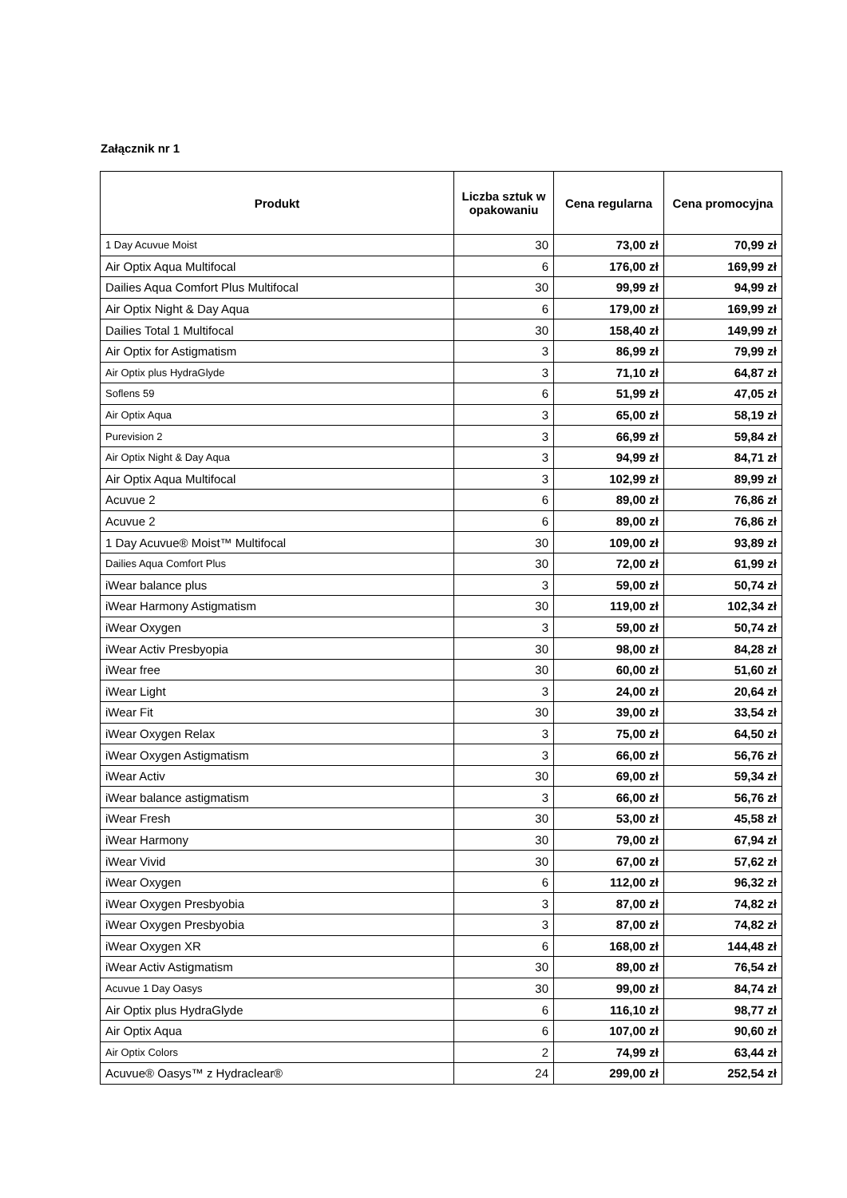Załącznik nr 1
| Produkt | Liczba sztuk w opakowaniu | Cena regularna | Cena promocyjna |
| --- | --- | --- | --- |
| 1 Day Acuvue Moist | 30 | 73,00 zł | 70,99 zł |
| Air Optix Aqua Multifocal | 6 | 176,00 zł | 169,99 zł |
| Dailies Aqua Comfort Plus Multifocal | 30 | 99,99 zł | 94,99 zł |
| Air Optix Night & Day Aqua | 6 | 179,00 zł | 169,99 zł |
| Dailies Total 1 Multifocal | 30 | 158,40 zł | 149,99 zł |
| Air Optix for Astigmatism | 3 | 86,99 zł | 79,99 zł |
| Air Optix plus HydraGlyde | 3 | 71,10 zł | 64,87 zł |
| Soflens 59 | 6 | 51,99 zł | 47,05 zł |
| Air Optix Aqua | 3 | 65,00 zł | 58,19 zł |
| Purevision 2 | 3 | 66,99 zł | 59,84 zł |
| Air Optix Night & Day Aqua | 3 | 94,99 zł | 84,71 zł |
| Air Optix Aqua Multifocal | 3 | 102,99 zł | 89,99 zł |
| Acuvue 2 | 6 | 89,00 zł | 76,86 zł |
| Acuvue 2 | 6 | 89,00 zł | 76,86 zł |
| 1 Day Acuvue® Moist™ Multifocal | 30 | 109,00 zł | 93,89 zł |
| Dailies Aqua Comfort Plus | 30 | 72,00 zł | 61,99 zł |
| iWear balance plus | 3 | 59,00 zł | 50,74 zł |
| iWear Harmony Astigmatism | 30 | 119,00 zł | 102,34 zł |
| iWear Oxygen | 3 | 59,00 zł | 50,74 zł |
| iWear Activ Presbyopia | 30 | 98,00 zł | 84,28 zł |
| iWear free | 30 | 60,00 zł | 51,60 zł |
| iWear Light | 3 | 24,00 zł | 20,64 zł |
| iWear Fit | 30 | 39,00 zł | 33,54 zł |
| iWear Oxygen Relax | 3 | 75,00 zł | 64,50 zł |
| iWear Oxygen Astigmatism | 3 | 66,00 zł | 56,76 zł |
| iWear Activ | 30 | 69,00 zł | 59,34 zł |
| iWear balance astigmatism | 3 | 66,00 zł | 56,76 zł |
| iWear Fresh | 30 | 53,00 zł | 45,58 zł |
| iWear Harmony | 30 | 79,00 zł | 67,94 zł |
| iWear Vivid | 30 | 67,00 zł | 57,62 zł |
| iWear Oxygen | 6 | 112,00 zł | 96,32 zł |
| iWear Oxygen Presbyobia | 3 | 87,00 zł | 74,82 zł |
| iWear Oxygen Presbyobia | 3 | 87,00 zł | 74,82 zł |
| iWear Oxygen XR | 6 | 168,00 zł | 144,48 zł |
| iWear Activ Astigmatism | 30 | 89,00 zł | 76,54 zł |
| Acuvue 1 Day Oasys | 30 | 99,00 zł | 84,74 zł |
| Air Optix plus HydraGlyde | 6 | 116,10 zł | 98,77 zł |
| Air Optix Aqua | 6 | 107,00 zł | 90,60 zł |
| Air Optix Colors | 2 | 74,99 zł | 63,44 zł |
| Acuvue® Oasys™ z Hydraclear® | 24 | 299,00 zł | 252,54 zł |